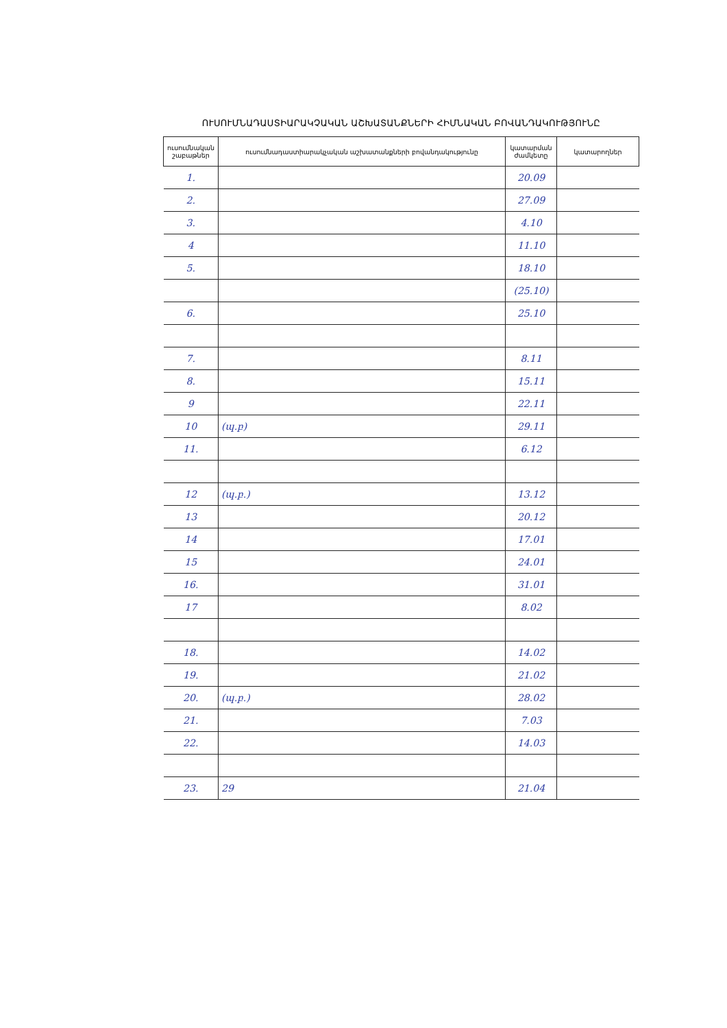ՈՒՍՈՒՄՆԱԴԱՍՏԻԱՐԱԿՉԱԿԱՆ ԱՇԽԱՏԱՆՔՆԵՐԻ ՀԻՄՆԱԿԱՆ ԲՈՎԱՆԴԱԿՈՒԹՅՈՒՆԸ
| ուսումնական շաբաթներ | ուսումնադաստիարակչական աշխատանքների բովանդակությունը | կատարման ժամկետը | կատարողներ |
| --- | --- | --- | --- |
| 1. | | 20.09 | |
| 2. | | 27.09 | |
| 3. | | 4.10 | |
| 4 | | 11.10 | |
| 5. | | 18.10 | |
| | | (25.10) | |
| 6. | | 25.10 | |
| 7. | | 8.11 | |
| 8. | | 15.11 | |
| 9 | | 22.11 | |
| 10 | (պ.բ) | 29.11 | |
| 11. | | 6.12 | |
| 12 | (պ.բ.) | 13.12 | |
| 13 | | 20.12 | |
| 14 | | 17.01 | |
| 15 | | 24.01 | |
| 16. | | 31.01 | |
| 17 | | 8.02 | |
| 18. | | 14.02 | |
| 19. | | 21.02 | |
| 20. | (պ.բ.) | 28.02 | |
| 21. | | 7.03 | |
| 22. | | 14.03 | |
| 23. | 29 | 21.04 | |